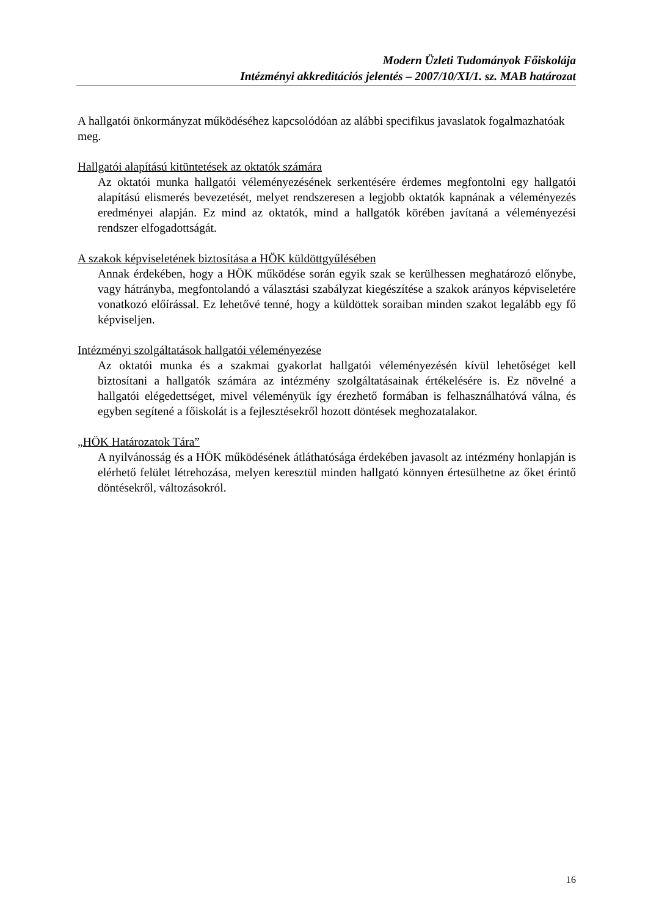Modern Üzleti Tudományok Főiskolája
Intézményi akkreditációs jelentés – 2007/10/XI/1. sz. MAB határozat
A hallgatói önkormányzat működéséhez kapcsolódóan az alábbi specifikus javaslatok fogalmazhatóak meg.
Hallgatói alapítású kitüntetések az oktatók számára
Az oktatói munka hallgatói véleményezésének serkentésére érdemes megfontolni egy hallgatói alapítású elismerés bevezetését, melyet rendszeresen a legjobb oktatók kapnának a véleményezés eredményei alapján. Ez mind az oktatók, mind a hallgatók körében javítaná a véleményezési rendszer elfogadottságát.
A szakok képviseletének biztosítása a HÖK küldöttgyűlésében
Annak érdekében, hogy a HÖK működése során egyik szak se kerülhessen meghatározó előnybe, vagy hátrányba, megfontolandó a választási szabályzat kiegészítése a szakok arányos képviseletére vonatkozó előírással. Ez lehetővé tenné, hogy a küldöttek soraiban minden szakot legalább egy fő képviseljen.
Intézményi szolgáltatások hallgatói véleményezése
Az oktatói munka és a szakmai gyakorlat hallgatói véleményezésén kívül lehetőséget kell biztosítani a hallgatók számára az intézmény szolgáltatásainak értékelésére is. Ez növelné a hallgatói elégedettséget, mivel véleményük így érezhető formában is felhasználhatóvá válna, és egyben segítené a főiskolát is a fejlesztésekről hozott döntések meghozatalakor.
„HÖK Határozatok Tára”
A nyilvánosság és a HÖK működésének átláthatósága érdekében javasolt az intézmény honlapján is elérhető felület létrehozása, melyen keresztül minden hallgató könnyen értesülhetne az őket érintő döntésekről, változásokról.
16